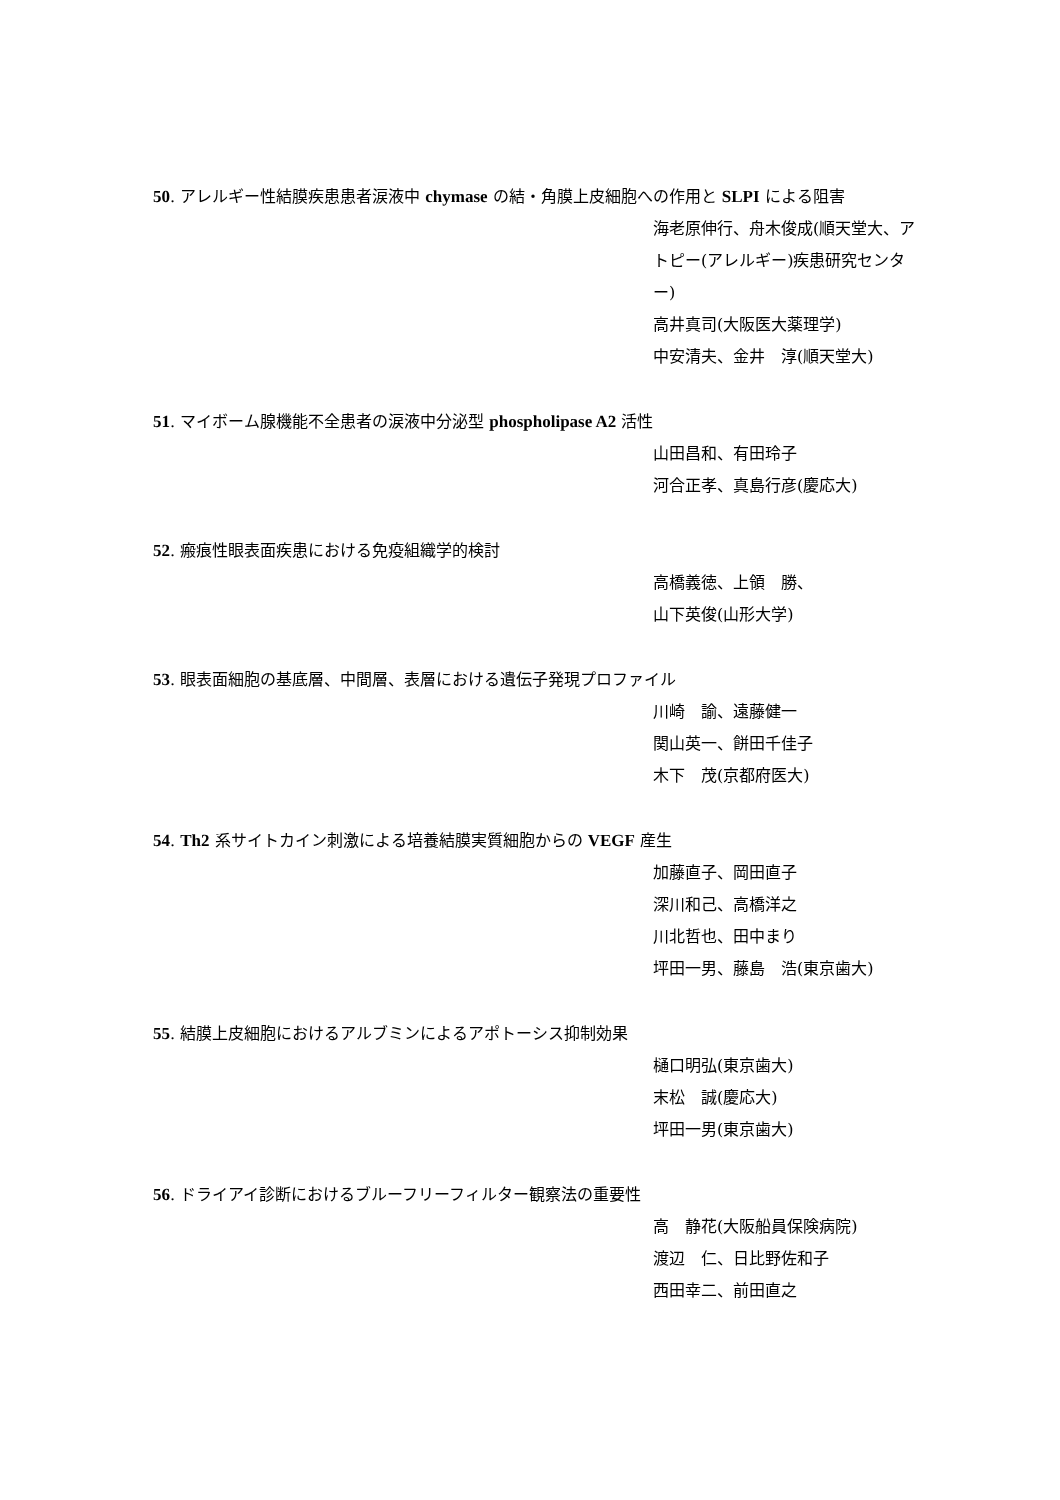50. アレルギー性結膜疾患患者涙液中 chymase の結・角膜上皮細胞への作用と SLPI による阻害
海老原伸行、舟木俊成(順天堂大、アトピー(アレルギー)疾患研究センター)
高井真司(大阪医大薬理学)
中安清夫、金井　淳(順天堂大)
51. マイボーム腺機能不全患者の涙液中分泌型 phospholipase A2 活性
山田昌和、有田玲子
河合正孝、真島行彦(慶応大)
52. 瘢痕性眼表面疾患における免疫組織学的検討
高橋義徳、上領　勝、
山下英俊(山形大学)
53. 眼表面細胞の基底層、中間層、表層における遺伝子発現プロファイル
川崎　諭、遠藤健一
関山英一、餅田千佳子
木下　茂(京都府医大)
54. Th2 系サイトカイン刺激による培養結膜実質細胞からの VEGF 産生
加藤直子、岡田直子
深川和己、高橋洋之
川北哲也、田中まり
坪田一男、藤島　浩(東京歯大)
55. 結膜上皮細胞におけるアルブミンによるアポトーシス抑制効果
樋口明弘(東京歯大)
末松　誠(慶応大)
坪田一男(東京歯大)
56. ドライアイ診断におけるブルーフリーフィルター観察法の重要性
高　静花(大阪船員保険病院)
渡辺　仁、日比野佐和子
西田幸二、前田直之